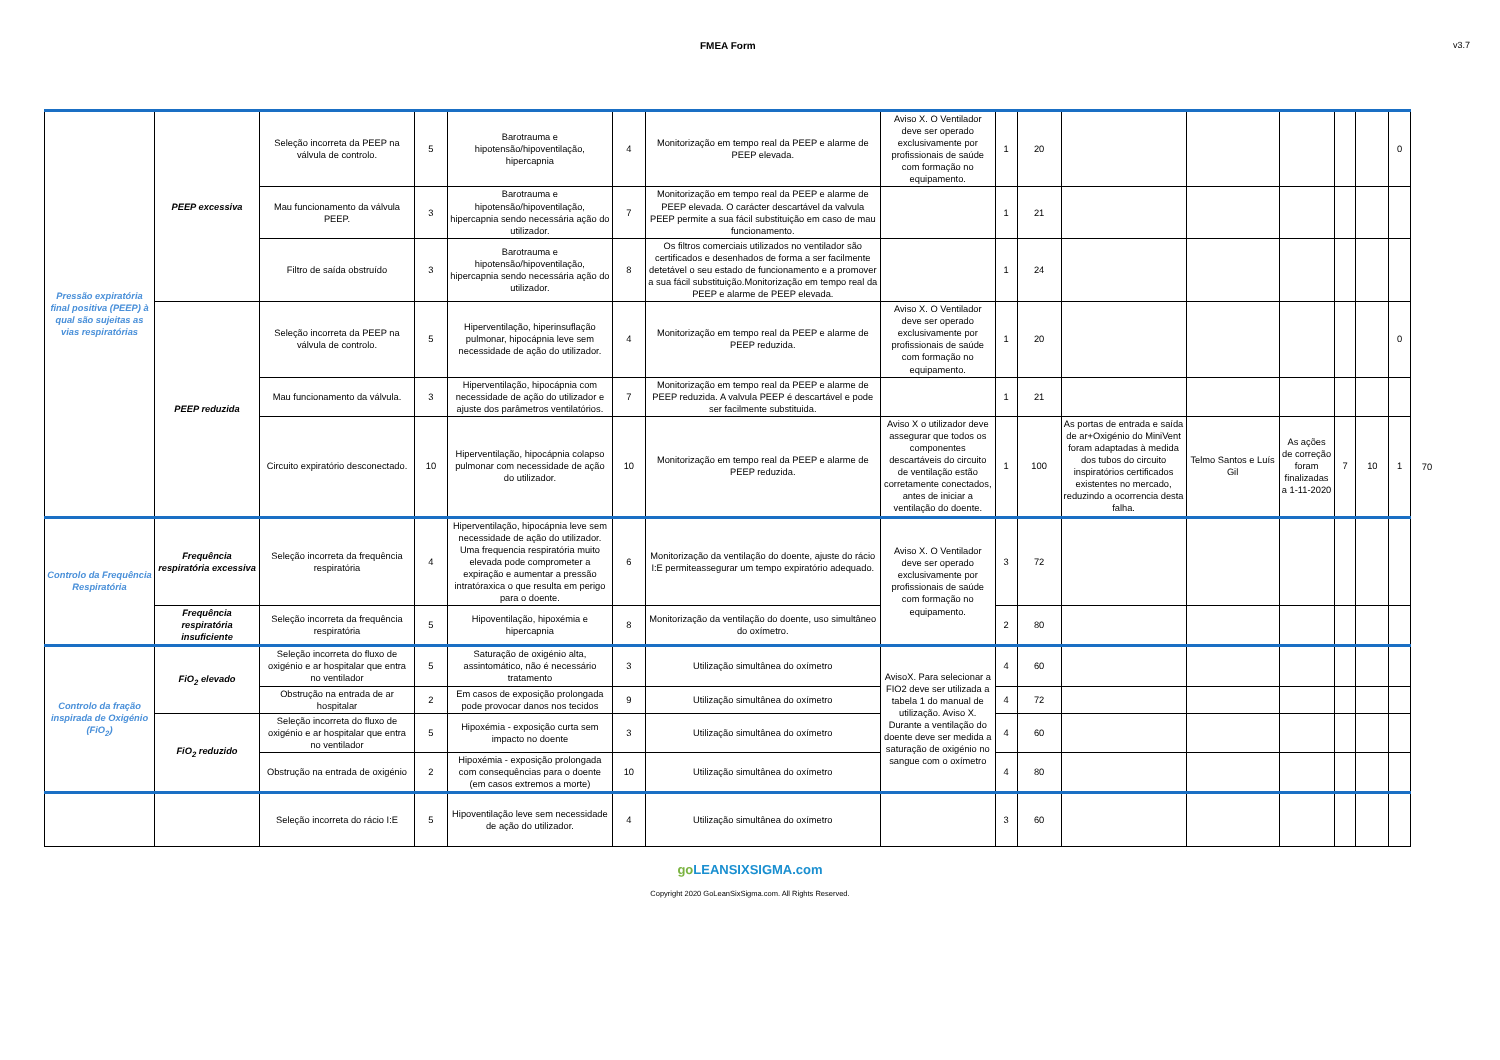FMEA Form v3.7
| Pressão expiratória final positiva (PEEP) à qual são sujeitas as vias respiratórias | PEEP excessiva | Seleção incorreta da PEEP na válvula de controlo. | 5 | Barotrauma e hipotensão/hipoventilação, hipercapnia | 4 | Monitorização em tempo real da PEEP e alarme de PEEP elevada. | Aviso X. O Ventilador deve ser operado exclusivamente por profissionais de saúde com formação no equipamento. | 1 | 20 | | | | | | 0 | |
| | | Mau funcionamento da válvula PEEP. | 3 | Barotrauma e hipotensão/hipoventilação, hipercapnia sendo necessária ação do utilizador. | 7 | Monitorização em tempo real da PEEP e alarme de PEEP elevada. O carácter descartável da valvula PEEP permite a sua fácil substituição em caso de mau funcionamento. | | 1 | 21 | | | | | | | |
| | | Filtro de saída obstruído | 3 | Barotrauma e hipotensão/hipoventilação, hipercapnia sendo necessária ação do utilizador. | 8 | Os filtros comerciais utilizados no ventilador são certificados e desenhados de forma a ser facilmente detetável o seu estado de funcionamento e a promover a sua fácil substituição.Monitorização em tempo real da PEEP e alarme de PEEP elevada. | | 1 | 24 | | | | | | | |
| | PEEP reduzida | Seleção incorreta da PEEP na válvula de controlo. | 5 | Hiperventilação, hiperinsuflação pulmonar, hipocápnia leve sem necessidade de ação do utilizador. | 4 | Monitorização em tempo real da PEEP e alarme de PEEP reduzida. | Aviso X. O Ventilador deve ser operado exclusivamente por profissionais de saúde com formação no equipamento. | 1 | 20 | | | | | | 0 | |
| | | Mau funcionamento da válvula. | 3 | Hiperventilação, hipocápnia com necessidade de ação do utilizador e ajuste dos parâmetros ventilatórios. | 7 | Monitorização em tempo real da PEEP e alarme de PEEP reduzida. A valvula PEEP é descartável e pode ser facilmente substituida. | | 1 | 21 | | | | | | | |
| | | Circuito expiratório desconectado. | 10 | Hiperventilação, hipocápnia colapso pulmonar com necessidade de ação do utilizador. | 10 | Monitorização em tempo real da PEEP e alarme de PEEP reduzida. | Aviso X o utilizador deve assegurar que todos os componentes descartáveis do circuito de ventilação estão corretamente conectados, antes de iniciar a ventilação do doente. | 1 | 100 | As portas de entrada e saída de ar+Oxigénio do MiniVent foram adaptadas à medida dos tubos do circuito inspiratórios certificados existentes no mercado, reduzindo a ocorrencia desta falha. | Telmo Santos e Luís Gil | As ações de correção foram finalizadas a 1-11-2020 | 7 | 10 | 1 | 70 |
| Controlo da Frequência Respiratória | Frequência respiratória excessiva | Seleção incorreta da frequência respiratória | 4 | Hiperventilação, hipocápnia leve sem necessidade de ação do utilizador. Uma frequencia respiratória muito elevada pode comprometer a expiração e aumentar a pressão intratóraxica o que resulta em perigo para o doente. | 6 | Monitorização da ventilação do doente, ajuste do rácio I:E permiteassegurar um tempo expiratório adequado. | Aviso X. O Ventilador deve ser operado exclusivamente por profissionais de saúde com formação no equipamento. | 3 | 72 | | | | | | | |
| | Frequência respiratória insuficiente | Seleção incorreta da frequência respiratória | 5 | Hipoventilação, hipoxémia e hipercapnia | 8 | Monitorização da ventilação do doente, uso simultâneo do oxímetro. | | 2 | 80 | | | | | | | |
| Controlo da fração inspirada de Oxigénio (FiO<sub>2</sub>) | FiO<sub>2</sub> elevado | Seleção incorreta do fluxo de oxigénio e ar hospitalar que entra no ventilador | 5 | Saturação de oxigénio alta, assintomático, não é necessário tratamento | 3 | Utilização simultânea do oxímetro | AvisoX. Para selecionar a FIO2 deve ser utilizada a tabela 1 do manual de utilização. Aviso X. Durante a ventilação do doente deve ser medida a saturação de oxigénio no sangue com o oxímetro | 4 | 60 | | | | | | | |
| | | Obstrução na entrada de ar hospitalar | 2 | Em casos de exposição prolongada pode provocar danos nos tecidos | 9 | Utilização simultânea do oxímetro | | 4 | 72 | | | | | | | |
| | FiO<sub>2</sub> reduzido | Seleção incorreta do fluxo de oxigénio e ar hospitalar que entra no ventilador | 5 | Hipoxémia - exposição curta sem impacto no doente | 3 | Utilização simultânea do oxímetro | | 4 | 60 | | | | | | | |
| | | Obstrução na entrada de oxigénio | 2 | Hipoxémia - exposição prolongada com consequências para o doente (em casos extremos a morte) | 10 | Utilização simultânea do oxímetro | | 4 | 80 | | | | | | | |
| | | Seleção incorreta do rácio I:E | 5 | Hipoventilação leve sem necessidade de ação do utilizador. | 4 | Utilização simultânea do oxímetro | | 3 | 60 | | | | | | | |
goLEANSIXSIGMA.com
Copyright 2020 GoLeanSixSigma.com. All Rights Reserved.